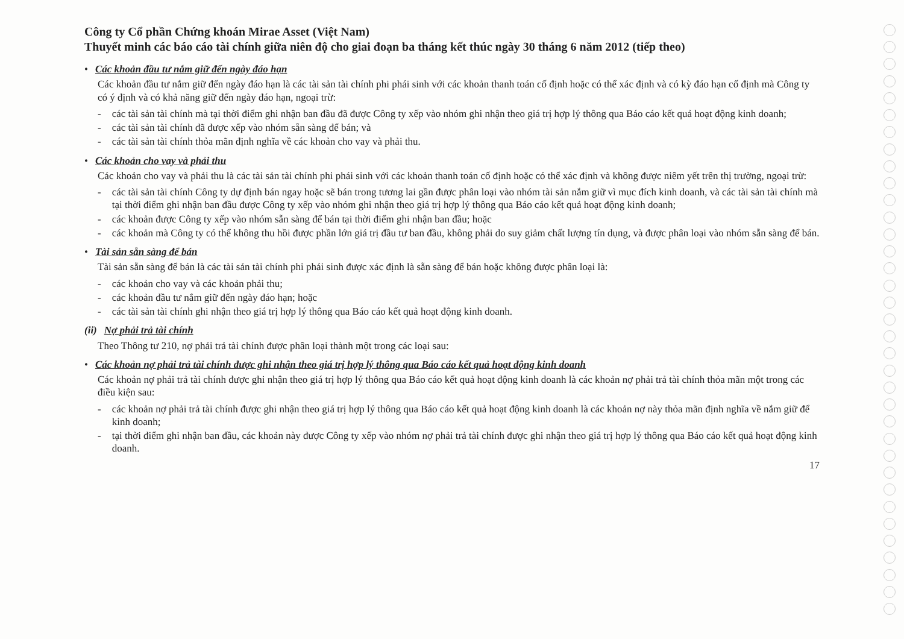Công ty Cổ phần Chứng khoán Mirae Asset (Việt Nam)
Thuyết minh các báo cáo tài chính giữa niên độ cho giai đoạn ba tháng kết thúc ngày 30 tháng 6 năm 2012 (tiếp theo)
• Các khoản đầu tư nắm giữ đến ngày đáo hạn
Các khoản đầu tư nắm giữ đến ngày đáo hạn là các tài sản tài chính phi phái sinh với các khoản thanh toán cố định hoặc có thể xác định và có kỳ đáo hạn cố định mà Công ty có ý định và có khả năng giữ đến ngày đáo hạn, ngoại trừ:
- các tài sản tài chính mà tại thời điểm ghi nhận ban đầu đã được Công ty xếp vào nhóm ghi nhận theo giá trị hợp lý thông qua Báo cáo kết quả hoạt động kinh doanh;
- các tài sản tài chính đã được xếp vào nhóm sẵn sàng để bán; và
- các tài sản tài chính thỏa mãn định nghĩa về các khoản cho vay và phải thu.
• Các khoản cho vay và phải thu
Các khoản cho vay và phải thu là các tài sản tài chính phi phái sinh với các khoản thanh toán cố định hoặc có thể xác định và không được niêm yết trên thị trường, ngoại trừ:
- các tài sản tài chính Công ty dự định bán ngay hoặc sẽ bán trong tương lai gần được phân loại vào nhóm tài sản nắm giữ vì mục đích kinh doanh, và các tài sản tài chính mà tại thời điểm ghi nhận ban đầu được Công ty xếp vào nhóm ghi nhận theo giá trị hợp lý thông qua Báo cáo kết quả hoạt động kinh doanh;
- các khoản được Công ty xếp vào nhóm sẵn sàng để bán tại thời điểm ghi nhận ban đầu; hoặc
- các khoản mà Công ty có thể không thu hồi được phần lớn giá trị đầu tư ban đầu, không phải do suy giảm chất lượng tín dụng, và được phân loại vào nhóm sẵn sàng để bán.
• Tài sản sẵn sàng để bán
Tài sản sẵn sàng để bán là các tài sản tài chính phi phái sinh được xác định là sẵn sàng để bán hoặc không được phân loại là:
- các khoản cho vay và các khoản phải thu;
- các khoản đầu tư nắm giữ đến ngày đáo hạn; hoặc
- các tài sản tài chính ghi nhận theo giá trị hợp lý thông qua Báo cáo kết quả hoạt động kinh doanh.
(ii) Nợ phải trả tài chính
Theo Thông tư 210, nợ phải trả tài chính được phân loại thành một trong các loại sau:
• Các khoản nợ phải trả tài chính được ghi nhận theo giá trị hợp lý thông qua Báo cáo kết quả hoạt động kinh doanh
Các khoản nợ phải trả tài chính được ghi nhận theo giá trị hợp lý thông qua Báo cáo kết quả hoạt động kinh doanh là các khoản nợ phải trả tài chính thỏa mãn một trong các điều kiện sau:
- các khoản nợ phải trả tài chính được ghi nhận theo giá trị hợp lý thông qua Báo cáo kết quả hoạt động kinh doanh là các khoản nợ này thỏa mãn định nghĩa về nắm giữ để kinh doanh;
- tại thời điểm ghi nhận ban đầu, các khoản này được Công ty xếp vào nhóm nợ phải trả tài chính được ghi nhận theo giá trị hợp lý thông qua Báo cáo kết quả hoạt động kinh doanh.
17